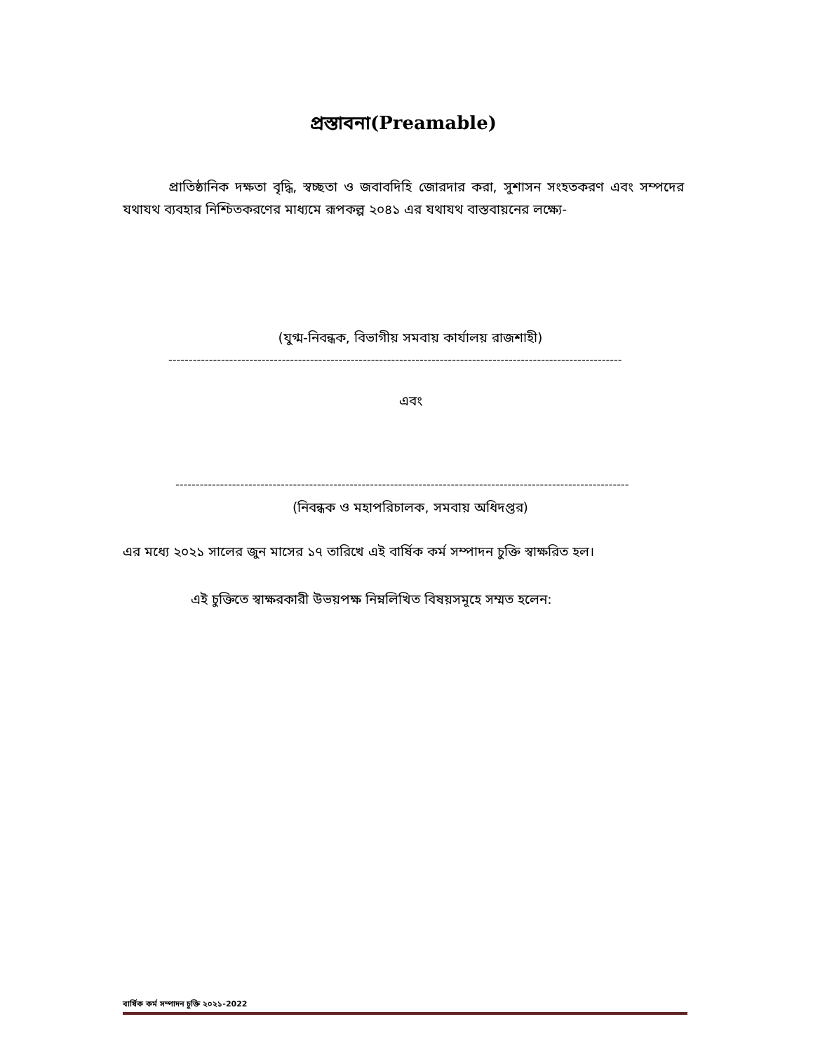প্রস্তাবনা(Preamable)
প্রাতিষ্ঠানিক দক্ষতা বৃদ্ধি, স্বচ্ছতা ও জবাবদিহি জোরদার করা, সুশাসন সংহতকরণ এবং সম্পদের যথাযথ ব্যবহার নিশ্চিতকরণের মাধ্যমে রূপকল্প ২০৪১ এর যথাযথ বাস্তবায়নের লক্ষ্যে-
(যুগ্ম-নিবন্ধক, বিভাগীয় সমবায় কার্যালয় রাজশাহী)
----------------------------------------------------------------------------------------------------------------
এবং
----------------------------------------------------------------------------------------------------------------
(নিবন্ধক ও মহাপরিচালক, সমবায় অধিদপ্তর)
এর মধ্যে ২০২১ সালের জুন মাসের ১৭ তারিখে এই বার্ষিক কর্ম সম্পাদন চুক্তি স্বাক্ষরিত হল।
এই চুক্তিতে স্বাক্ষরকারী উভয়পক্ষ নিম্নলিখিত বিষয়সমূহে সম্মত হলেন:
বার্ষিক কর্ম সম্পাদন চুক্তি ২০২১-2022